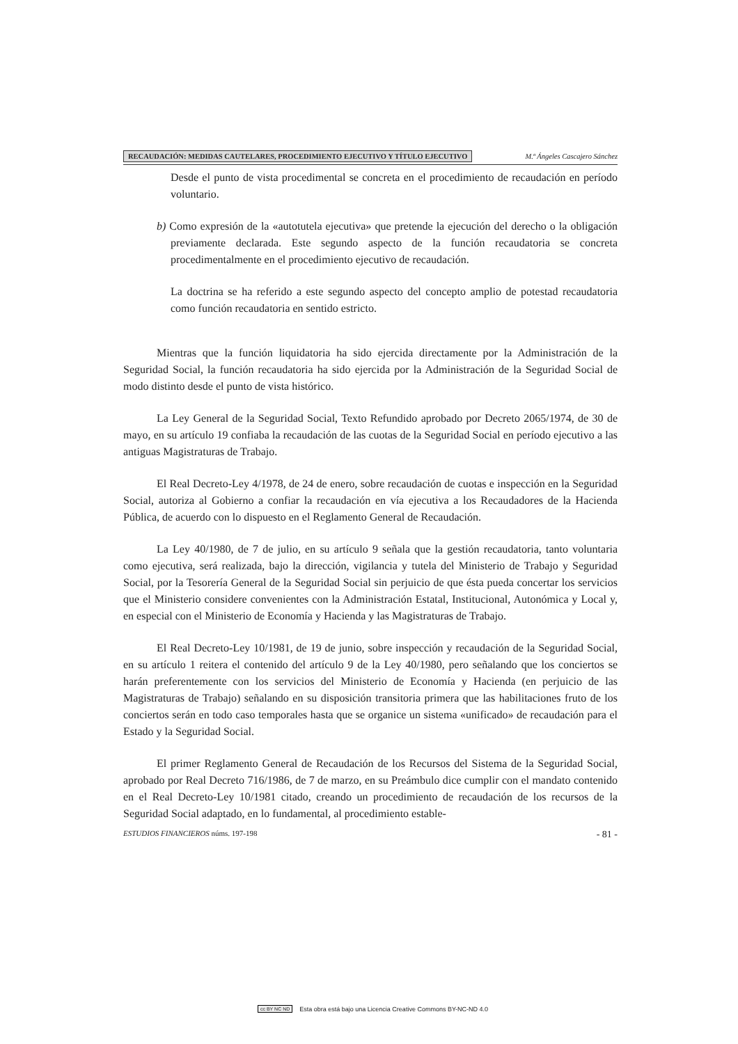RECAUDACIÓN: MEDIDAS CAUTELARES, PROCEDIMIENTO EJECUTIVO Y TÍTULO EJECUTIVO M.ª Ángeles Cascajero Sánchez
Desde el punto de vista procedimental se concreta en el procedimiento de recaudación en período voluntario.
b) Como expresión de la «autotutela ejecutiva» que pretende la ejecución del derecho o la obligación previamente declarada. Este segundo aspecto de la función recaudatoria se concreta procedimentalmente en el procedimiento ejecutivo de recaudación.
La doctrina se ha referido a este segundo aspecto del concepto amplio de potestad recaudatoria como función recaudatoria en sentido estricto.
Mientras que la función liquidatoria ha sido ejercida directamente por la Administración de la Seguridad Social, la función recaudatoria ha sido ejercida por la Administración de la Seguridad Social de modo distinto desde el punto de vista histórico.
La Ley General de la Seguridad Social, Texto Refundido aprobado por Decreto 2065/1974, de 30 de mayo, en su artículo 19 confiaba la recaudación de las cuotas de la Seguridad Social en período ejecutivo a las antiguas Magistraturas de Trabajo.
El Real Decreto-Ley 4/1978, de 24 de enero, sobre recaudación de cuotas e inspección en la Seguridad Social, autoriza al Gobierno a confiar la recaudación en vía ejecutiva a los Recaudadores de la Hacienda Pública, de acuerdo con lo dispuesto en el Reglamento General de Recaudación.
La Ley 40/1980, de 7 de julio, en su artículo 9 señala que la gestión recaudatoria, tanto voluntaria como ejecutiva, será realizada, bajo la dirección, vigilancia y tutela del Ministerio de Trabajo y Seguridad Social, por la Tesorería General de la Seguridad Social sin perjuicio de que ésta pueda concertar los servicios que el Ministerio considere convenientes con la Administración Estatal, Institucional, Autonómica y Local y, en especial con el Ministerio de Economía y Hacienda y las Magistraturas de Trabajo.
El Real Decreto-Ley 10/1981, de 19 de junio, sobre inspección y recaudación de la Seguridad Social, en su artículo 1 reitera el contenido del artículo 9 de la Ley 40/1980, pero señalando que los conciertos se harán preferentemente con los servicios del Ministerio de Economía y Hacienda (en perjuicio de las Magistraturas de Trabajo) señalando en su disposición transitoria primera que las habilitaciones fruto de los conciertos serán en todo caso temporales hasta que se organice un sistema «unificado» de recaudación para el Estado y la Seguridad Social.
El primer Reglamento General de Recaudación de los Recursos del Sistema de la Seguridad Social, aprobado por Real Decreto 716/1986, de 7 de marzo, en su Preámbulo dice cumplir con el mandato contenido en el Real Decreto-Ley 10/1981 citado, creando un procedimiento de recaudación de los recursos de la Seguridad Social adaptado, en lo fundamental, al procedimiento estable-
ESTUDIOS FINANCIEROS núms. 197-198 - 81 -
cc BY NC ND Esta obra está bajo una Licencia Creative Commons BY-NC-ND 4.0